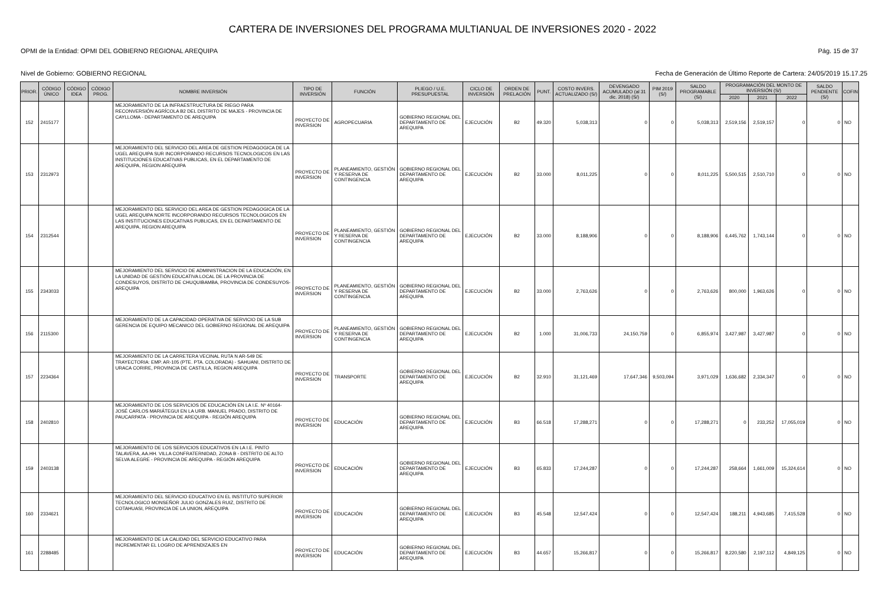CARTERA DE INVERSIONES DEL PROGRAMA MULTIANUAL DE INVERSIONES 2020 - 2022
OPMI de la Entidad: OPMI DEL GOBIERNO REGIONAL AREQUIPA Pág. 15 de 37
Nivel de Gobierno: GOBIERNO REGIONAL Fecha de Generación de Último Reporte de Cartera: 24/05/2019 15.17.25
| PRIOR. | CÓDIGO ÚNICO | CÓDIGO IDEA | CÓDIGO PROG. | NOMBRE INVERSIÓN | TIPO DE INVERSIÓN | FUNCIÓN | PLIEGO / U.E. PRESUPUESTAL | CICLO DE INVERSIÓN | ORDEN DE PRELACIÓN | PUNT. | COSTO INVERS. ACTUALIZADO (S/) | DEVENGADO ACUMULADO (al 31 dic. 2018) (S/) | PIM 2019 (S/) | SALDO PROGRAMABLE (S/) | PROGRAMACIÓN DEL MONTO DE INVERSIÓN (S/) | | | SALDO PENDIENTE (S/) | COFIN |
| --- | --- | --- | --- | --- | --- | --- | --- | --- | --- | --- | --- | --- | --- | --- | --- | --- | --- | --- | --- |
| | | | | | | | | | | | | | | | 2020 | 2021 | 2022 | | |
| 152 | 2415177 | | | MEJORAMIENTO DE LA INFRAESTRUCTURA DE RIEGO PARA RECONVERSIÓN AGRÍCOLA B2 DEL DISTRITO DE MAJES - PROVINCIA DE CAYLLOMA - DEPARTAMENTO DE AREQUIPA | PROYECTO DE INVERSION | AGROPECUARIA | GOBIERNO REGIONAL DEL DEPARTAMENTO DE AREQUIPA | EJECUCIÓN | B2 | 49.320 | 5,038,313 | 0 | 0 | 5,038,313 | 2,519,156 | 2,519,157 | 0 | 0 | NO |
| 153 | 2312973 | | | MEJORAMIENTO DEL SERVICIO DEL AREA DE GESTION PEDAGOGICA DE LA UGEL AREQUIPA SUR INCORPORANDO RECURSOS TECNOLOGICOS EN LAS INSTITUCIONES EDUCATIVAS PUBLICAS, EN EL DEPARTAMENTO DE AREQUIPA, REGION AREQUIPA | PROYECTO DE INVERSION | PLANEAMIENTO, GESTIÓN Y RESERVA DE CONTINGENCIA | GOBIERNO REGIONAL DEL DEPARTAMENTO DE AREQUIPA | EJECUCIÓN | B2 | 33.000 | 8,011,225 | 0 | 0 | 8,011,225 | 5,500,515 | 2,510,710 | 0 | 0 | NO |
| 154 | 2312544 | | | MEJORAMIENTO DEL SERVICIO DEL AREA DE GESTION PEDAGOGICA DE LA UGEL AREQUIPA NORTE INCORPORANDO RECURSOS TECNOLOGICOS EN LAS INSTITUCIONES EDUCATIVAS PUBLICAS, EN EL DEPARTAMENTO DE AREQUIPA, REGION AREQUIPA | PROYECTO DE INVERSION | PLANEAMIENTO, GESTIÓN Y RESERVA DE CONTINGENCIA | GOBIERNO REGIONAL DEL DEPARTAMENTO DE AREQUIPA | EJECUCIÓN | B2 | 33.000 | 8,188,906 | 0 | 0 | 8,188,906 | 6,445,762 | 1,743,144 | 0 | 0 | NO |
| 155 | 2343033 | | | MEJORAMIENTO DEL SERVICIO DE ADMINISTRACION DE LA EDUCACIÓN, EN LA UNIDAD DE GESTIÓN EDUCATIVA LOCAL DE LA PROVINCIA DE CONDESUYOS, DISTRITO DE CHUQUIBAMBA, PROVINCIA DE CONDESUYOS- AREQUIPA | PROYECTO DE INVERSION | PLANEAMIENTO, GESTIÓN Y RESERVA DE CONTINGENCIA | GOBIERNO REGIONAL DEL DEPARTAMENTO DE AREQUIPA | EJECUCIÓN | B2 | 33.000 | 2,763,626 | 0 | 0 | 2,763,626 | 800,000 | 1,963,626 | 0 | 0 | NO |
| 156 | 2115300 | | | MEJORAMIENTO DE LA CAPACIDAD OPERATIVA DE SERVICIO DE LA SUB GERENCIA DE EQUIPO MECANICO DEL GOBIERNO REGIONAL DE AREQUIPA | PROYECTO DE INVERSION | PLANEAMIENTO, GESTIÓN Y RESERVA DE CONTINGENCIA | GOBIERNO REGIONAL DEL DEPARTAMENTO DE AREQUIPA | EJECUCIÓN | B2 | 1.000 | 31,006,733 | 24,150,759 | 0 | 6,855,974 | 3,427,987 | 3,427,987 | 0 | 0 | NO |
| 157 | 2234364 | | | MEJORAMIENTO DE LA CARRETERA VECINAL RUTA N AR-549 DE TRAYECTORIA: EMP. AR-105 (PTE. PTA. COLORADA) - SAHUANI, DISTRITO DE URACA CORIRE, PROVINCIA DE CASTILLA, REGION AREQUIPA | PROYECTO DE INVERSION | TRANSPORTE | GOBIERNO REGIONAL DEL DEPARTAMENTO DE AREQUIPA | EJECUCIÓN | B2 | 32.910 | 31,121,469 | 17,647,346 | 9,503,094 | 3,971,029 | 1,636,682 | 2,334,347 | 0 | 0 | NO |
| 158 | 2402810 | | | MEJORAMIENTO DE LOS SERVICIOS DE EDUCACIÓN EN LA I.E. Nº 40164- JOSÉ CARLOS MARIÁTEGUI EN LA URB. MANUEL PRADO, DISTRITO DE PAUCARPATA - PROVINCIA DE AREQUIPA - REGIÓN AREQUIPA | PROYECTO DE INVERSION | EDUCACIÓN | GOBIERNO REGIONAL DEL DEPARTAMENTO DE AREQUIPA | EJECUCIÓN | B3 | 66.518 | 17,288,271 | 0 | 0 | 17,288,271 | 0 | 233,252 | 17,055,019 | 0 | NO |
| 159 | 2403138 | | | MEJORAMIENTO DE LOS SERVICIOS EDUCATIVOS EN LA I.E. PINTO TALAVERA, AA.HH. VILLA CONFRATERNIDAD, ZONA B - DISTRITO DE ALTO SELVA ALEGRE - PROVINCIA DE AREQUIPA - REGIÓN AREQUIPA | PROYECTO DE INVERSION | EDUCACIÓN | GOBIERNO REGIONAL DEL DEPARTAMENTO DE AREQUIPA | EJECUCIÓN | B3 | 65.833 | 17,244,287 | 0 | 0 | 17,244,287 | 258,664 | 1,661,009 | 15,324,614 | 0 | NO |
| 160 | 2334621 | | | MEJORAMIENTO DEL SERVICIO EDUCATIVO EN EL INSTITUTO SUPERIOR TECNOLOGICO MONSEÑOR JULIO GONZALES RUIZ, DISTRITO DE COTAHUASI, PROVINCIA DE LA UNION, AREQUIPA | PROYECTO DE INVERSION | EDUCACIÓN | GOBIERNO REGIONAL DEL DEPARTAMENTO DE AREQUIPA | EJECUCIÓN | B3 | 45.548 | 12,547,424 | 0 | 0 | 12,547,424 | 188,211 | 4,943,685 | 7,415,528 | 0 | NO |
| 161 | 2288485 | | | MEJORAMIENTO DE LA CALIDAD DEL SERVICIO EDUCATIVO PARA INCREMENTAR EL LOGRO DE APRENDIZAJES EN | PROYECTO DE INVERSION | EDUCACIÓN | GOBIERNO REGIONAL DEL DEPARTAMENTO DE AREQUIPA | EJECUCIÓN | B3 | 44.657 | 15,266,817 | 0 | 0 | 15,266,817 | 8,220,580 | 2,197,112 | 4,849,125 | 0 | NO |